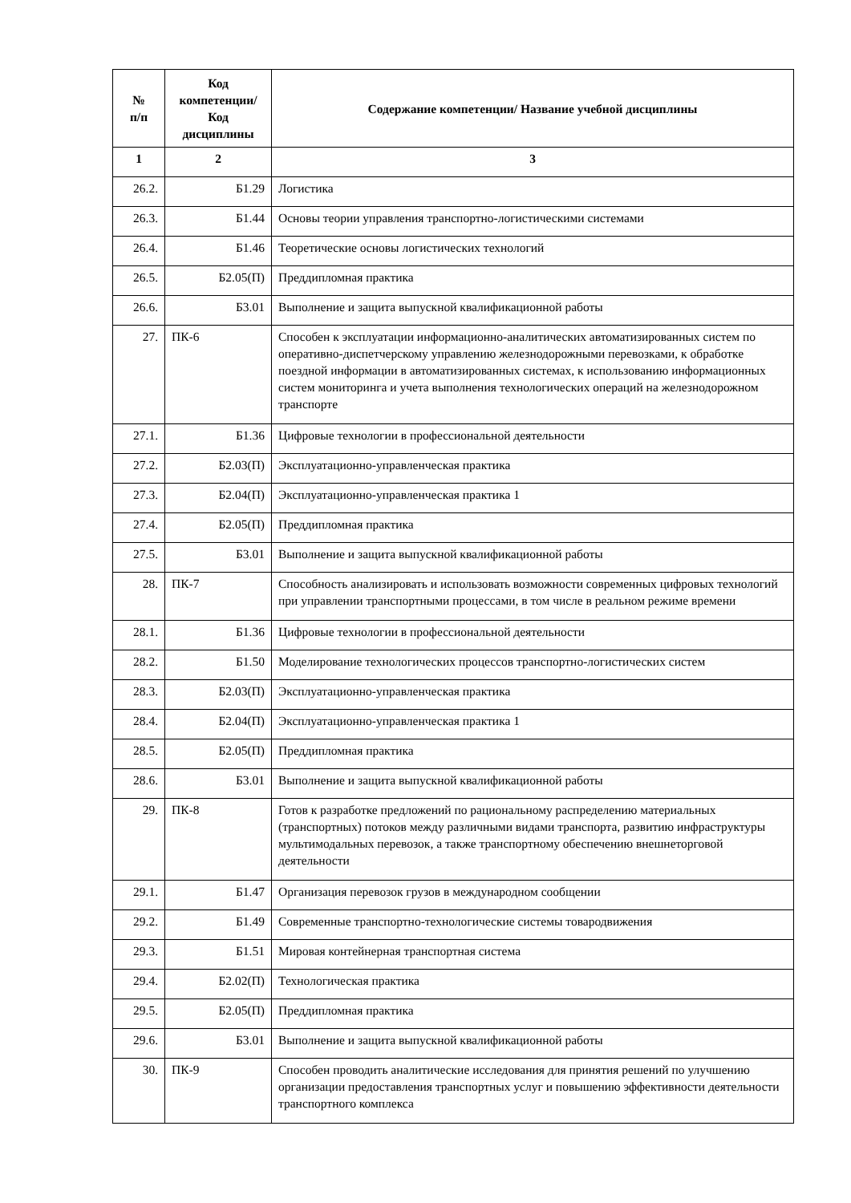| № п/п | Код компетенции/ Код дисциплины | Содержание компетенции/ Название учебной дисциплины |
| --- | --- | --- |
| 1 | 2 | 3 |
| 26.2. | Б1.29 | Логистика |
| 26.3. | Б1.44 | Основы теории управления транспортно-логистическими системами |
| 26.4. | Б1.46 | Теоретические основы логистических технологий |
| 26.5. | Б2.05(П) | Преддипломная практика |
| 26.6. | Б3.01 | Выполнение и защита выпускной квалификационной работы |
| 27. | ПК-6 | Способен к эксплуатации информационно-аналитических автоматизированных систем по оперативно-диспетчерскому управлению железнодорожными перевозками, к обработке поездной информации в автоматизированных системах, к использованию информационных систем мониторинга и учета выполнения технологических операций на железнодорожном транспорте |
| 27.1. | Б1.36 | Цифровые технологии в профессиональной деятельности |
| 27.2. | Б2.03(П) | Эксплуатационно-управленческая практика |
| 27.3. | Б2.04(П) | Эксплуатационно-управленческая практика 1 |
| 27.4. | Б2.05(П) | Преддипломная практика |
| 27.5. | Б3.01 | Выполнение и защита выпускной квалификационной работы |
| 28. | ПК-7 | Способность анализировать и использовать возможности современных цифровых технологий при управлении транспортными процессами, в том числе в реальном режиме времени |
| 28.1. | Б1.36 | Цифровые технологии в профессиональной деятельности |
| 28.2. | Б1.50 | Моделирование технологических процессов транспортно-логистических систем |
| 28.3. | Б2.03(П) | Эксплуатационно-управленческая практика |
| 28.4. | Б2.04(П) | Эксплуатационно-управленческая практика 1 |
| 28.5. | Б2.05(П) | Преддипломная практика |
| 28.6. | Б3.01 | Выполнение и защита выпускной квалификационной работы |
| 29. | ПК-8 | Готов к разработке предложений по рациональному распределению материальных (транспортных) потоков между различными видами транспорта, развитию инфраструктуры мультимодальных перевозок, а также транспортному обеспечению внешнеторговой деятельности |
| 29.1. | Б1.47 | Организация перевозок грузов в международном сообщении |
| 29.2. | Б1.49 | Современные транспортно-технологические системы товародвижения |
| 29.3. | Б1.51 | Мировая контейнерная транспортная система |
| 29.4. | Б2.02(П) | Технологическая практика |
| 29.5. | Б2.05(П) | Преддипломная практика |
| 29.6. | Б3.01 | Выполнение и защита выпускной квалификационной работы |
| 30. | ПК-9 | Способен проводить аналитические исследования для принятия решений по улучшению организации предоставления транспортных услуг и повышению эффективности деятельности транспортного комплекса |